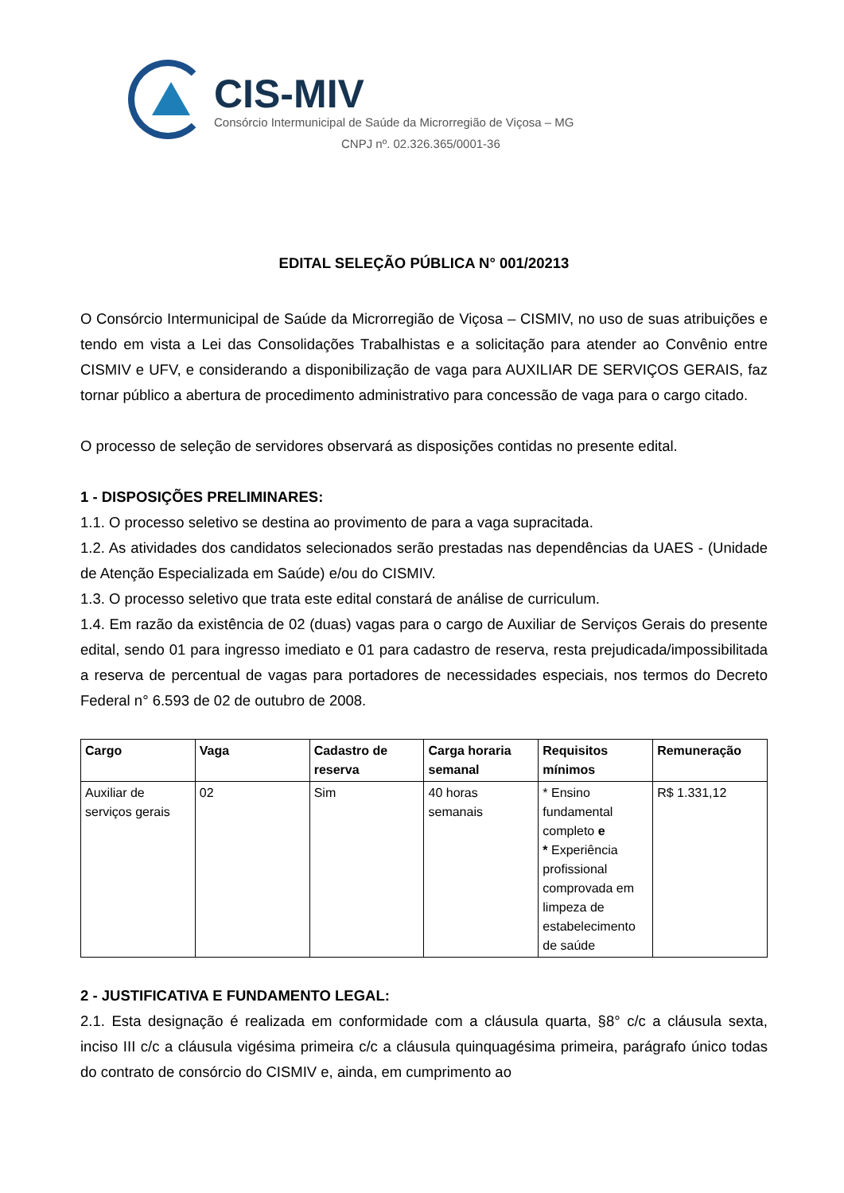CIS-MIV
Consórcio Intermunicipal de Saúde da Microrregião de Viçosa – MG
CNPJ nº. 02.326.365/0001-36
EDITAL SELEÇÃO PÚBLICA N° 001/20213
O Consórcio Intermunicipal de Saúde da Microrregião de Viçosa – CISMIV, no uso de suas atribuições e tendo em vista a Lei das Consolidações Trabalhistas e a solicitação para atender ao Convênio entre CISMIV e UFV, e considerando a disponibilização de vaga para AUXILIAR DE SERVIÇOS GERAIS, faz tornar público a abertura de procedimento administrativo para concessão de vaga para o cargo citado.
O processo de seleção de servidores observará as disposições contidas no presente edital.
1 - DISPOSIÇÕES PRELIMINARES:
1.1. O processo seletivo se destina ao provimento de para a vaga supracitada.
1.2. As atividades dos candidatos selecionados serão prestadas nas dependências da UAES - (Unidade de Atenção Especializada em Saúde) e/ou do CISMIV.
1.3. O processo seletivo que trata este edital constará de análise de curriculum.
1.4. Em razão da existência de 02 (duas) vagas para o cargo de Auxiliar de Serviços Gerais do presente edital, sendo 01 para ingresso imediato e 01 para cadastro de reserva, resta prejudicada/impossibilitada a reserva de percentual de vagas para portadores de necessidades especiais, nos termos do Decreto Federal n° 6.593 de 02 de outubro de 2008.
| Cargo | Vaga | Cadastro de reserva | Carga horaria semanal | Requisitos mínimos | Remuneração |
| --- | --- | --- | --- | --- | --- |
| Auxiliar de serviços gerais | 02 | Sim | 40 horas semanais | * Ensino fundamental completo e * Experiência profissional comprovada em limpeza de estabelecimento de saúde | R$ 1.331,12 |
2 - JUSTIFICATIVA E FUNDAMENTO LEGAL:
2.1. Esta designação é realizada em conformidade com a cláusula quarta, §8° c/c a cláusula sexta, inciso III c/c a cláusula vigésima primeira c/c a cláusula quinquagésima primeira, parágrafo único todas do contrato de consórcio do CISMIV e, ainda, em cumprimento ao